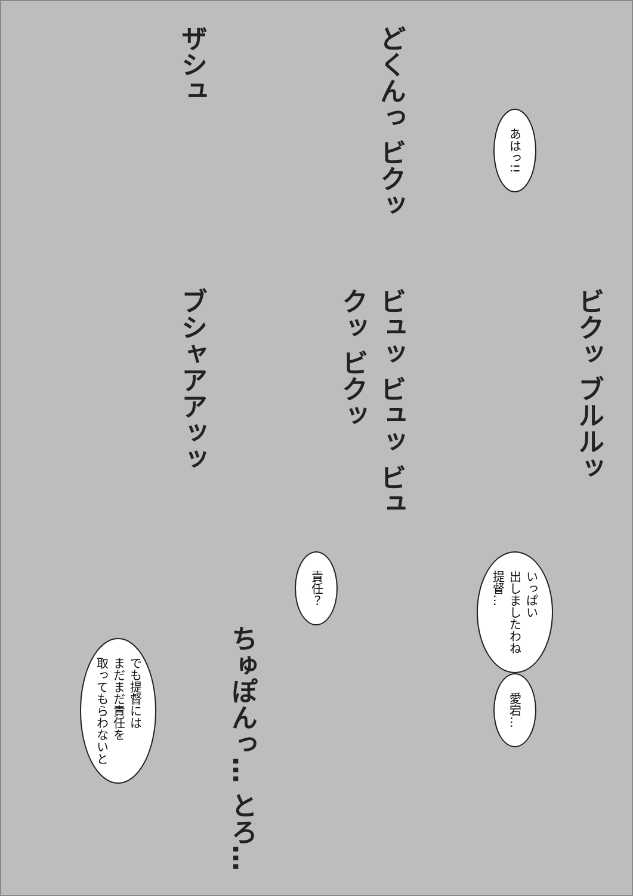ザシュ
どくんっ ビクッ
あはっ!!
ブシャアアッッ
ビュッ ビュッ ビュクッ ビクッ
ビクッ ブルルッ
でも提督には
まだまだ責任を
取ってもらわないと
責任？
ちゅぽんっ… とろ…
いっぱい
出しましたわね
提督…
愛宕…